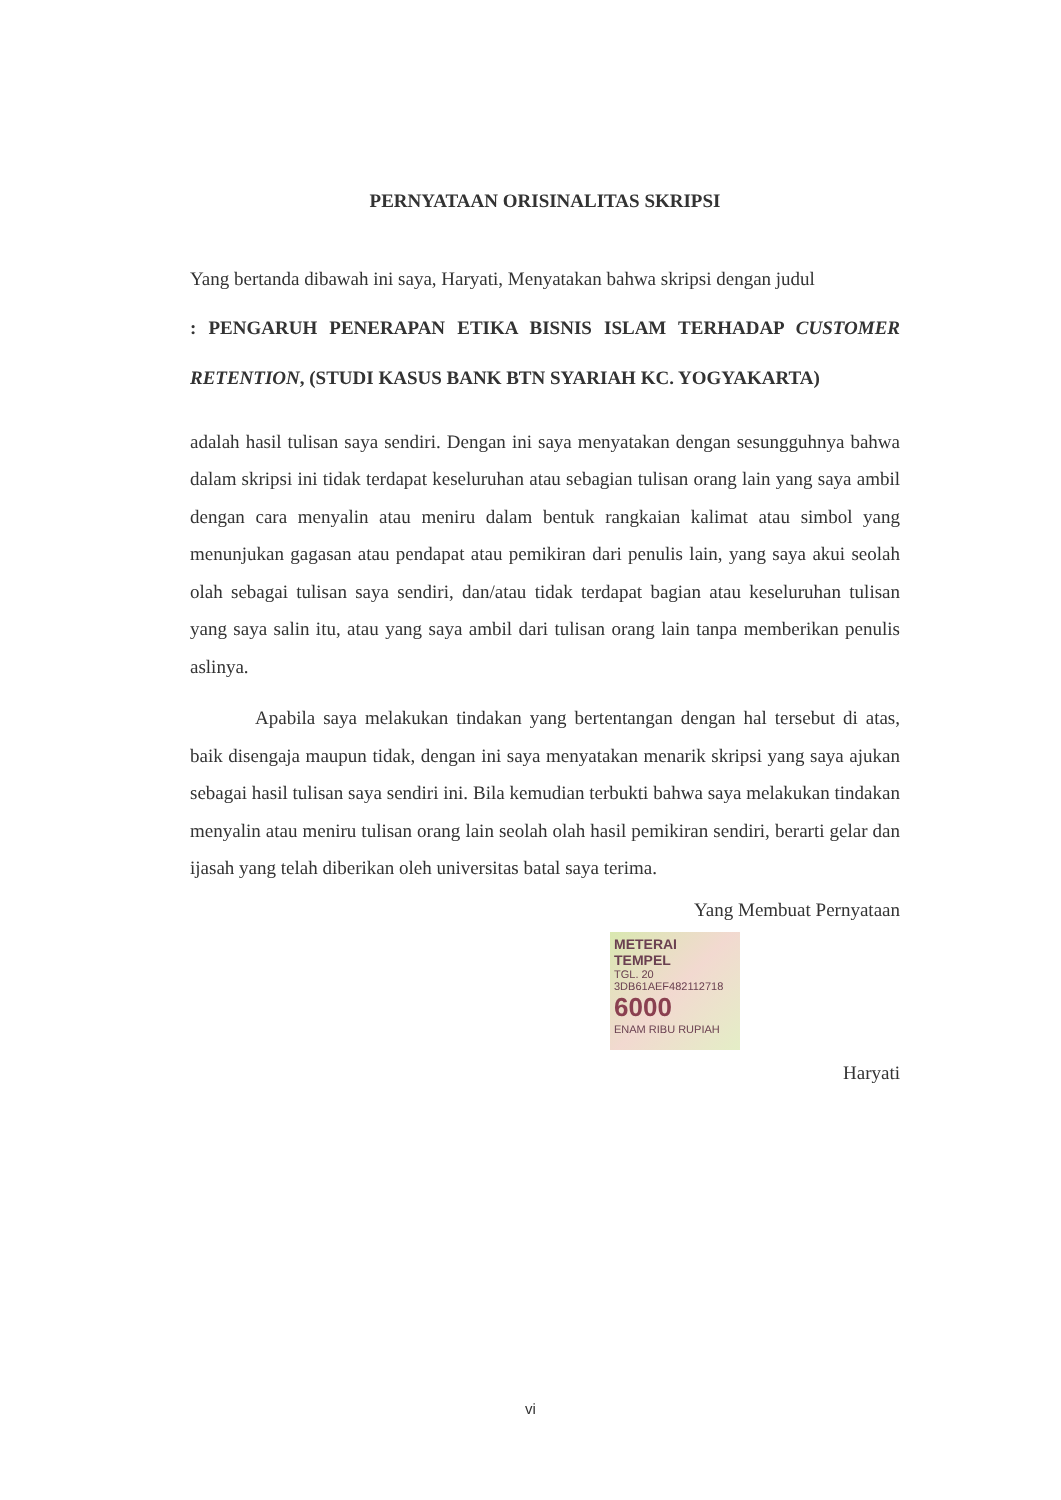PERNYATAAN ORISINALITAS SKRIPSI
Yang bertanda dibawah ini saya, Haryati, Menyatakan bahwa skripsi dengan judul
: PENGARUH PENERAPAN ETIKA BISNIS ISLAM TERHADAP CUSTOMER RETENTION, (STUDI KASUS BANK BTN SYARIAH KC. YOGYAKARTA)
adalah hasil tulisan saya sendiri. Dengan ini saya menyatakan dengan sesungguhnya bahwa dalam skripsi ini tidak terdapat keseluruhan atau sebagian tulisan orang lain yang saya ambil dengan cara menyalin atau meniru dalam bentuk rangkaian kalimat atau simbol yang menunjukan gagasan atau pendapat atau pemikiran dari penulis lain, yang saya akui seolah olah sebagai tulisan saya sendiri, dan/atau tidak terdapat bagian atau keseluruhan tulisan yang saya salin itu, atau yang saya ambil dari tulisan orang lain tanpa memberikan penulis aslinya.
Apabila saya melakukan tindakan yang bertentangan dengan hal tersebut di atas, baik disengaja maupun tidak, dengan ini saya menyatakan menarik skripsi yang saya ajukan sebagai hasil tulisan saya sendiri ini. Bila kemudian terbukti bahwa saya melakukan tindakan menyalin atau meniru tulisan orang lain seolah olah hasil pemikiran sendiri, berarti gelar dan ijasah yang telah diberikan oleh universitas batal saya terima.
Yang Membuat Pernyataan
METERAI TEMPEL
TGL. 20
3DB61AEF482112718
6000
ENAM RIBU RUPIAH
Haryati
vi